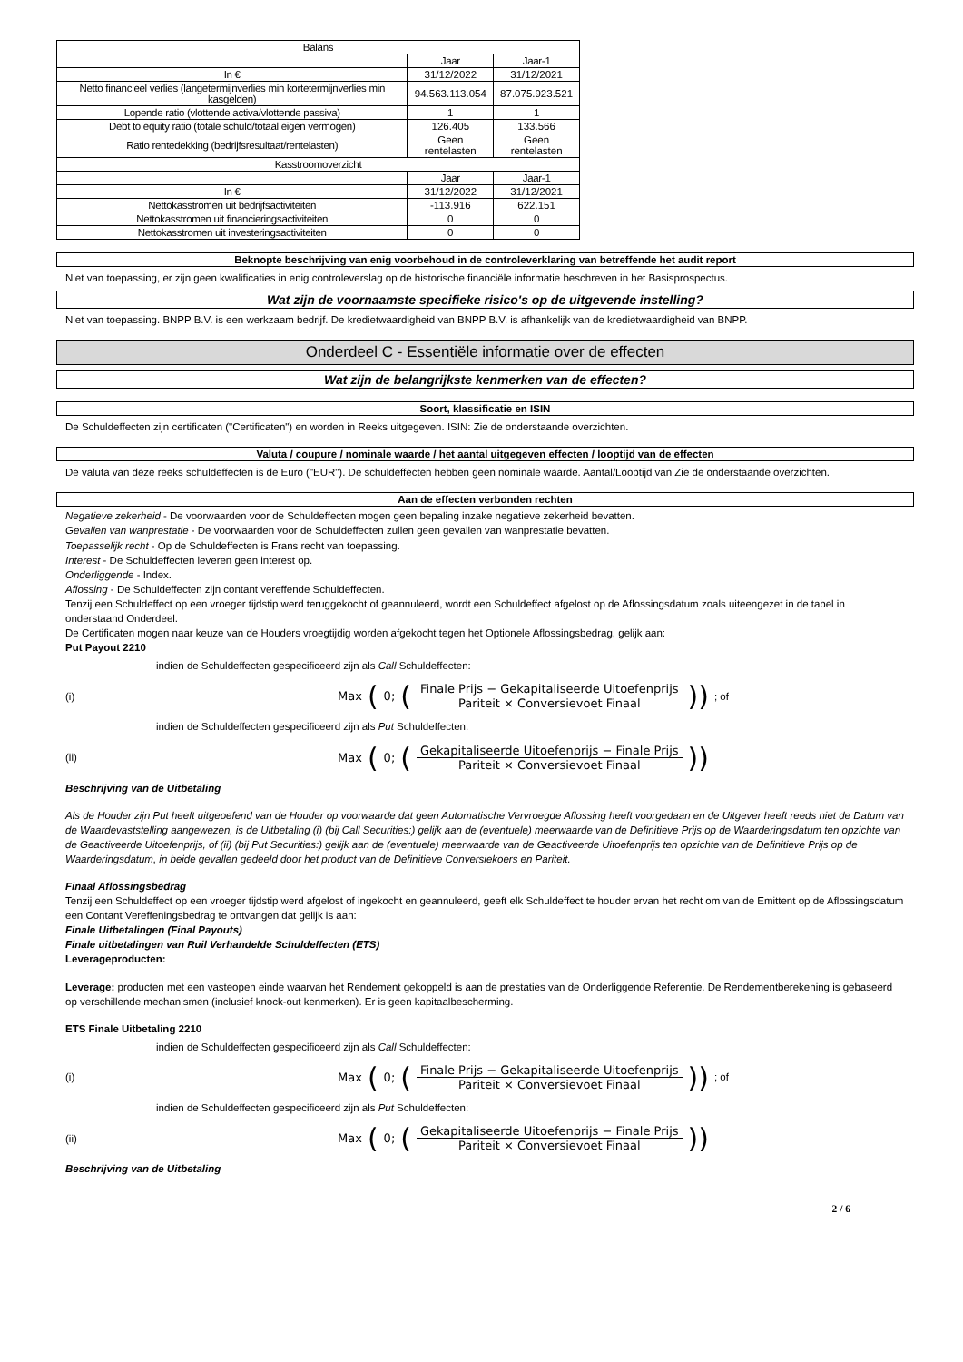| Balans | | |
| --- | --- | --- |
| | Jaar | Jaar-1 |
| In € | 31/12/2022 | 31/12/2021 |
| Netto financieel verlies (langetermijnverlies min kortetermijnverlies min kasgelden) | 94.563.113.054 | 87.075.923.521 |
| Lopende ratio (vlottende activa/vlottende passiva) | 1 | 1 |
| Debt to equity ratio (totale schuld/totaal eigen vermogen) | 126.405 | 133.566 |
| Ratio rentedekking (bedrijfsresultaat/rentelasten) | Geen rentelasten | Geen rentelasten |
| Kasstroomoverzicht | | |
| | Jaar | Jaar-1 |
| In € | 31/12/2022 | 31/12/2021 |
| Nettokasstromen uit bedrijfsactiviteiten | -113.916 | 622.151 |
| Nettokasstromen uit financieringsactiviteiten | 0 | 0 |
| Nettokasstromen uit investeringsactiviteiten | 0 | 0 |
Beknopte beschrijving van enig voorbehoud in de controleverklaring van betreffende het audit report
Niet van toepassing, er zijn geen kwalificaties in enig controleverslag op de historische financiële informatie beschreven in het Basisprospectus.
Wat zijn de voornaamste specifieke risico's op de uitgevende instelling?
Niet van toepassing. BNPP B.V. is een werkzaam bedrijf. De kredietwaardigheid van BNPP B.V. is afhankelijk van de kredietwaardigheid van BNPP.
Onderdeel C - Essentiële informatie over de effecten
Wat zijn de belangrijkste kenmerken van de effecten?
Soort, klassificatie en ISIN
De Schuldeffecten zijn certificaten ("Certificaten") en worden in Reeks uitgegeven. ISIN: Zie de onderstaande overzichten.
Valuta / coupure / nominale waarde / het aantal uitgegeven effecten / looptijd van de effecten
De valuta van deze reeks schuldeffecten is de Euro ("EUR"). De schuldeffecten hebben geen nominale waarde. Aantal/Looptijd van Zie de onderstaande overzichten.
Aan de effecten verbonden rechten
Negatieve zekerheid - De voorwaarden voor de Schuldeffecten mogen geen bepaling inzake negatieve zekerheid bevatten.
Gevallen van wanprestatie - De voorwaarden voor de Schuldeffecten zullen geen gevallen van wanprestatie bevatten.
Toepasselijk recht - Op de Schuldeffecten is Frans recht van toepassing.
Interest - De Schuldeffecten leveren geen interest op.
Onderliggende - Index.
Aflossing - De Schuldeffecten zijn contant vereffende Schuldeffecten.
Tenzij een Schuldeffect op een vroeger tijdstip werd teruggekocht of geannuleerd, wordt een Schuldeffect afgelost op de Aflossingsdatum zoals uiteengezet in de tabel in onderstaand Onderdeel.
De Certificaten mogen naar keuze van de Houders vroegtijdig worden afgekocht tegen het Optionele Aflossingsbedrag, gelijk aan:
Put Payout 2210
indien de Schuldeffecten gespecificeerd zijn als Call Schuldeffecten:
(i) Max (0; (Finale Prijs − Gekapitaliseerde Uitoefenprijs Pariteit × Conversievoet Finaal)) ; of
indien de Schuldeffecten gespecificeerd zijn als Put Schuldeffecten:
(ii) Max (0; (Gekapitaliseerde Uitoefenprijs − Finale Prijs Pariteit × Conversievoet Finaal))
Beschrijving van de Uitbetaling
Als de Houder zijn Put heeft uitgeoefend van de Houder op voorwaarde dat geen Automatische Vervroegde Aflossing heeft voorgedaan en de Uitgever heeft reeds niet de Datum van de Waardevaststelling aangewezen, is de Uitbetaling (i) (bij Call Securities:) gelijk aan de (eventuele) meerwaarde van de Definitieve Prijs op de Waarderingsdatum ten opzichte van de Geactiveerde Uitoefenprijs, of (ii) (bij Put Securities:) gelijk aan de (eventuele) meerwaarde van de Geactiveerde Uitoefenprijs ten opzichte van de Definitieve Prijs op de Waarderingsdatum, in beide gevallen gedeeld door het product van de Definitieve Conversiekoers en Pariteit.
Finaal Aflossingsbedrag
Tenzij een Schuldeffect op een vroeger tijdstip werd afgelost of ingekocht en geannuleerd, geeft elk Schuldeffect te houder ervan het recht om van de Emittent op de Aflossingsdatum een Contant Vereffeningsbedrag te ontvangen dat gelijk is aan:
Finale Uitbetalingen (Final Payouts)
Finale uitbetalingen van Ruil Verhandelde Schuldeffecten (ETS)
Leverageproducten:
Leverage: producten met een vasteopen einde waarvan het Rendement gekoppeld is aan de prestaties van de Onderliggende Referentie. De Rendementberekening is gebaseerd op verschillende mechanismen (inclusief knock-out kenmerken). Er is geen kapitaalbescherming.
ETS Finale Uitbetaling 2210
indien de Schuldeffecten gespecificeerd zijn als Call Schuldeffecten:
(i) Max (0; (Finale Prijs − Gekapitaliseerde Uitoefenprijs Pariteit × Conversievoet Finaal)) ; of
indien de Schuldeffecten gespecificeerd zijn als Put Schuldeffecten:
(ii) Max (0; (Gekapitaliseerde Uitoefenprijs − Finale Prijs Pariteit × Conversievoet Finaal))
Beschrijving van de Uitbetaling
2 / 6